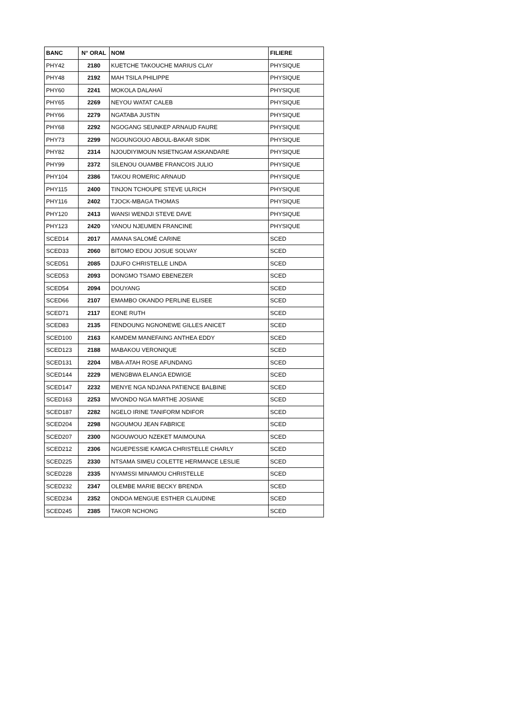| BANC | N° ORAL | NOM | FILIERE |
| --- | --- | --- | --- |
| PHY42 | 2180 | KUETCHE TAKOUCHE MARIUS CLAY | PHYSIQUE |
| PHY48 | 2192 | MAH TSILA PHILIPPE | PHYSIQUE |
| PHY60 | 2241 | MOKOLA DALAHAÏ | PHYSIQUE |
| PHY65 | 2269 | NEYOU WATAT CALEB | PHYSIQUE |
| PHY66 | 2279 | NGATABA JUSTIN | PHYSIQUE |
| PHY68 | 2292 | NGOGANG SEUNKEP ARNAUD FAURE | PHYSIQUE |
| PHY73 | 2299 | NGOUNGOUO ABOUL-BAKAR SIDIK | PHYSIQUE |
| PHY82 | 2314 | NJOUDIYIMOUN NSIETNGAM ASKANDARE | PHYSIQUE |
| PHY99 | 2372 | SILENOU OUAMBE FRANCOIS JULIO | PHYSIQUE |
| PHY104 | 2386 | TAKOU ROMERIC ARNAUD | PHYSIQUE |
| PHY115 | 2400 | TINJON TCHOUPE STEVE ULRICH | PHYSIQUE |
| PHY116 | 2402 | TJOCK-MBAGA THOMAS | PHYSIQUE |
| PHY120 | 2413 | WANSI WENDJI STEVE DAVE | PHYSIQUE |
| PHY123 | 2420 | YANOU NJEUMEN FRANCINE | PHYSIQUE |
| SCED14 | 2017 | AMANA SALOMÉ CARINE | SCED |
| SCED33 | 2060 | BITOMO EDOU JOSUE SOLVAY | SCED |
| SCED51 | 2085 | DJUFO CHRISTELLE LINDA | SCED |
| SCED53 | 2093 | DONGMO TSAMO EBENEZER | SCED |
| SCED54 | 2094 | DOUYANG | SCED |
| SCED66 | 2107 | EMAMBO OKANDO PERLINE ELISEE | SCED |
| SCED71 | 2117 | EONE RUTH | SCED |
| SCED83 | 2135 | FENDOUNG NGNONEWE GILLES ANICET | SCED |
| SCED100 | 2163 | KAMDEM MANEFAING ANTHEA EDDY | SCED |
| SCED123 | 2188 | MABAKOU VERONIQUE | SCED |
| SCED131 | 2204 | MBA-ATAH ROSE AFUNDANG | SCED |
| SCED144 | 2229 | MENGBWA ELANGA EDWIGE | SCED |
| SCED147 | 2232 | MENYE NGA NDJANA PATIENCE BALBINE | SCED |
| SCED163 | 2253 | MVONDO NGA MARTHE JOSIANE | SCED |
| SCED187 | 2282 | NGELO IRINE TANIFORM NDIFOR | SCED |
| SCED204 | 2298 | NGOUMOU JEAN FABRICE | SCED |
| SCED207 | 2300 | NGOUWOUO NZEKET MAIMOUNA | SCED |
| SCED212 | 2306 | NGUEPESSIE KAMGA CHRISTELLE CHARLY | SCED |
| SCED225 | 2330 | NTSAMA SIMEU COLETTE HERMANCE LESLIE | SCED |
| SCED228 | 2335 | NYAMSSI MINAMOU CHRISTELLE | SCED |
| SCED232 | 2347 | OLEMBE MARIE BECKY BRENDA | SCED |
| SCED234 | 2352 | ONDOA MENGUE ESTHER CLAUDINE | SCED |
| SCED245 | 2385 | TAKOR NCHONG | SCED |